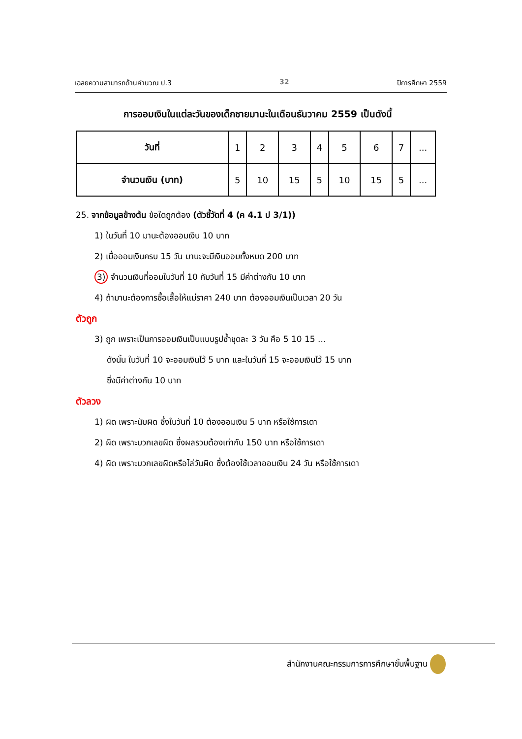เฉลยความสามารถด้านคำนวณ ป.3 32 ปีการศึกษา 2559
การออมเงินในแต่ละวันของเด็กชายมานะในเดือนธันวาคม 2559 เป็นดังนี้
| วันที่ | 1 | 2 | 3 | 4 | 5 | 6 | 7 | ... |
| จำนวนเงิน (บาท) | 5 | 10 | 15 | 5 | 10 | 15 | 5 | ... |
25. จากข้อมูลข้างต้น ข้อใดถูกต้อง (ตัวชี้วัดที่ 4 (ค 4.1 ป 3/1))
1) ในวันที่ 10 มานะต้องออมเงิน 10 บาท
2) เมื่อออมเงินครบ 15 วัน มานะจะมีเงินออมทั้งหมด 200 บาท
3) จำนวนเงินที่ออมในวันที่ 10 กับวันที่ 15 มีค่าต่างกัน 10 บาท
4) ถ้ามานะต้องการซื้อเสื้อให้แม่ราคา 240 บาท ต้องออมเงินเป็นเวลา 20 วัน
ตัวถูก
3) ถูก เพราะเป็นการออมเงินเป็นแบบรูปซ้ำชุดละ 3 วัน คือ 5 10 15 ...
ดังนั้น ในวันที่ 10 จะออมเงินไว้ 5 บาท และในวันที่ 15 จะออมเงินไว้ 15 บาท
ซึ่งมีค่าต่างกัน 10 บาท
ตัวลวง
1) ผิด เพราะนับผิด ซึ่งในวันที่ 10 ต้องออมเงิน 5 บาท หรือใช้การเดา
2) ผิด เพราะบวกเลขผิด ซึ่งผลรวมต้องเท่ากับ 150 บาท หรือใช้การเดา
4) ผิด เพราะบวกเลขผิดหรือไล่วันผิด ซึ่งต้องใช้เวลาออมเงิน 24 วัน หรือใช้การเดา
สำนักงานคณะกรรมการการศึกษาขั้นพื้นฐาน